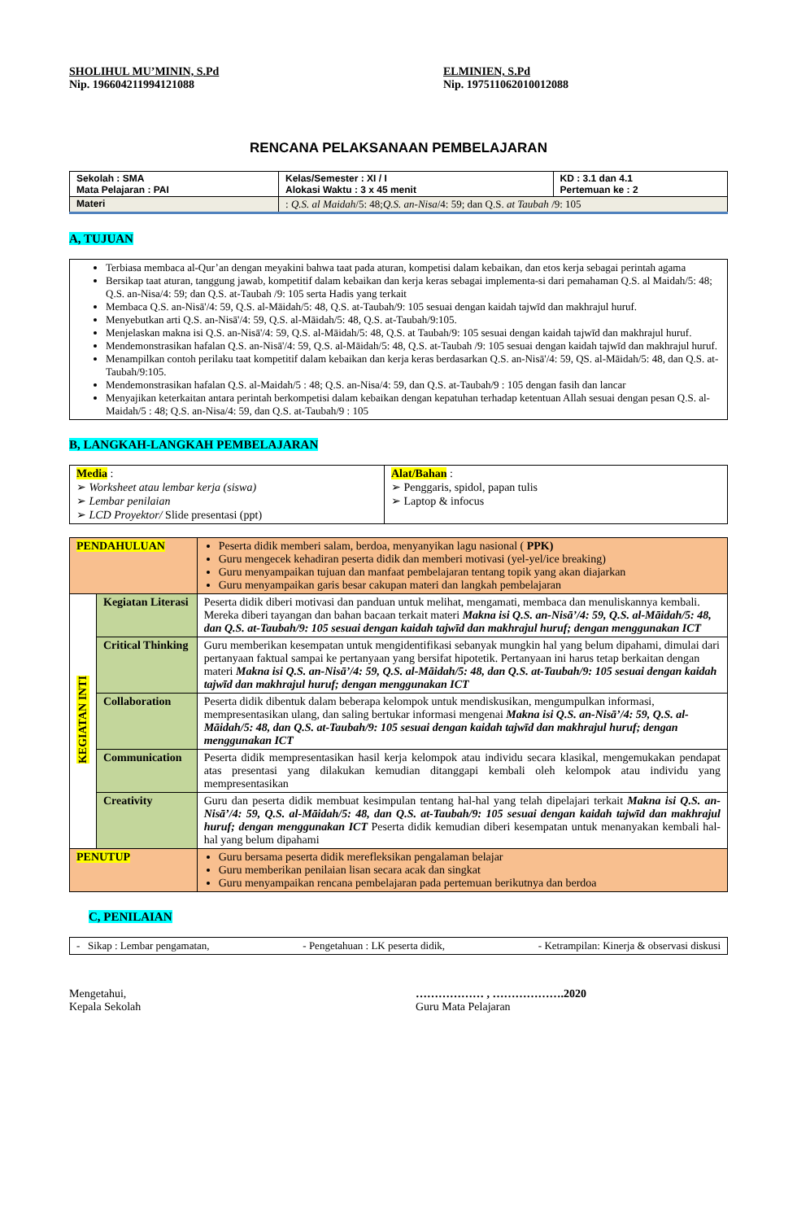SHOLIHUL MU’MININ, S.Pd
Nip. 196604211994121088
ELMINIEN, S.Pd
Nip. 197511062010012088
RENCANA PELAKSANAAN PEMBELAJARAN
| Sekolah : SMA Mata Pelajaran : PAI | Kelas/Semester : XI / I Alokasi Waktu : 3 x 45 menit | KD : 3.1 dan 4.1 Pertemuan ke : 2 |
| Materi | : Q.S. al Maidah /5: 48; Q.S. an-Nisa /4: 59; dan Q.S. at Taubah /9: 105 | |
A, TUJUAN
Terbiasa membaca al-Qur’an dengan meyakini bahwa taat pada aturan, kompetisi dalam kebaikan, dan etos kerja sebagai perintah agama
Bersikap taat aturan, tanggung jawab, kompetitif dalam kebaikan dan kerja keras sebagai implementa-si dari pemahaman Q.S. al Maidah/5: 48; Q.S. an-Nisa/4: 59; dan Q.S. at-Taubah /9: 105 serta Hadis yang terkait
Membaca Q.S. an-Nisā'/4: 59, Q.S. al-Māidah/5: 48, Q.S. at-Taubah/9: 105 sesuai dengan kaidah tajwīd dan makhrajul huruf.
Menyebutkan arti Q.S. an-Nisā'/4: 59, Q.S. al-Māidah/5: 48, Q.S. at-Taubah/9:105.
Menjelaskan makna isi Q.S. an-Nisā'/4: 59, Q.S. al-Māidah/5: 48, Q.S. at Taubah/9: 105 sesuai dengan kaidah tajwīd dan makhrajul huruf.
Mendemonstrasikan hafalan Q.S. an-Nisā'/4: 59, Q.S. al-Māidah/5: 48, Q.S. at-Taubah /9: 105 sesuai dengan kaidah tajwīd dan makhrajul huruf.
Menampilkan contoh perilaku taat kompetitif dalam kebaikan dan kerja keras berdasarkan Q.S. an-Nisā'/4: 59, QS. al-Māidah/5: 48, dan Q.S. at-Taubah/9:105.
Mendemonstrasikan hafalan Q.S. al-Maidah/5 : 48; Q.S. an-Nisa/4: 59, dan Q.S. at-Taubah/9 : 105 dengan fasih dan lancar
Menyajikan keterkaitan antara perintah berkompetisi dalam kebaikan dengan kepatuhan terhadap ketentuan Allah sesuai dengan pesan Q.S. al-Maidah/5 : 48; Q.S. an-Nisa/4: 59, dan Q.S. at-Taubah/9 : 105
B, LANGKAH-LANGKAH PEMBELAJARAN
| Media : ➢ Worksheet atau lembar kerja (siswa) ➢ Lembar penilaian ➢ LCD Proyektor/ Slide presentasi (ppt) | Alat/Bahan : ➢ Penggaris, spidol, papan tulis ➢ Laptop & infocus |
| PENDAHULUAN | | Peserta didik memberi salam, berdoa, menyanyikan lagu nasional ( PPK) Guru mengecek kehadiran peserta didik dan memberi motivasi (yel-yel/ice breaking) Guru menyampaikan tujuan dan manfaat pembelajaran tentang topik yang akan diajarkan Guru menyampaikan garis besar cakupan materi dan langkah pembelajaran |
| KEGIATAN INTI | Kegiatan Literasi | Peserta didik diberi motivasi dan panduan untuk melihat, mengamati, membaca dan menuliskannya kembali. Mereka diberi tayangan dan bahan bacaan terkait materi Makna isi Q.S. an-Nisā’/4: 59, Q.S. al-Māidah/5: 48, dan Q.S. at-Taubah/9: 105 sesuai dengan kaidah tajwīd dan makhrajul huruf; dengan menggunakan ICT |
| | Critical Thinking | Guru memberikan kesempatan untuk mengidentifikasi sebanyak mungkin hal yang belum dipahami, dimulai dari pertanyaan faktual sampai ke pertanyaan yang bersifat hipotetik. Pertanyaan ini harus tetap berkaitan dengan materi Makna isi Q.S. an-Nisā’/4: 59, Q.S. al-Māidah/5: 48, dan Q.S. at-Taubah/9: 105 sesuai dengan kaidah tajwīd dan makhrajul huruf; dengan menggunakan ICT |
| | Collaboration | Peserta didik dibentuk dalam beberapa kelompok untuk mendiskusikan, mengumpulkan informasi, mempresentasikan ulang, dan saling bertukar informasi mengenai Makna isi Q.S. an-Nisā’/4: 59, Q.S. al-Māidah/5: 48, dan Q.S. at-Taubah/9: 105 sesuai dengan kaidah tajwīd dan makhrajul huruf; dengan menggunakan ICT |
| | Communication | Peserta didik mempresentasikan hasil kerja kelompok atau individu secara klasikal, mengemukakan pendapat atas presentasi yang dilakukan kemudian ditanggapi kembali oleh kelompok atau individu yang mempresentasikan |
| | Creativity | Guru dan peserta didik membuat kesimpulan tentang hal-hal yang telah dipelajari terkait Makna isi Q.S. an-Nisā’/4: 59, Q.S. al-Māidah/5: 48, dan Q.S. at-Taubah/9: 105 sesuai dengan kaidah tajwīd dan makhrajul huruf; dengan menggunakan ICT Peserta didik kemudian diberi kesempatan untuk menanyakan kembali hal-hal yang belum dipahami |
| PENUTUP | | Guru bersama peserta didik merefleksikan pengalaman belajar Guru memberikan penilaian lisan secara acak dan singkat Guru menyampaikan rencana pembelajaran pada pertemuan berikutnya dan berdoa |
C, PENILAIAN
- Sikap : Lembar pengamatan, - Pengetahuan : LK peserta didik, - Ketrampilan: Kinerja & observasi diskusi
Mengetahui,
Kepala Sekolah
……………… , ……………….2020
Guru Mata Pelajaran